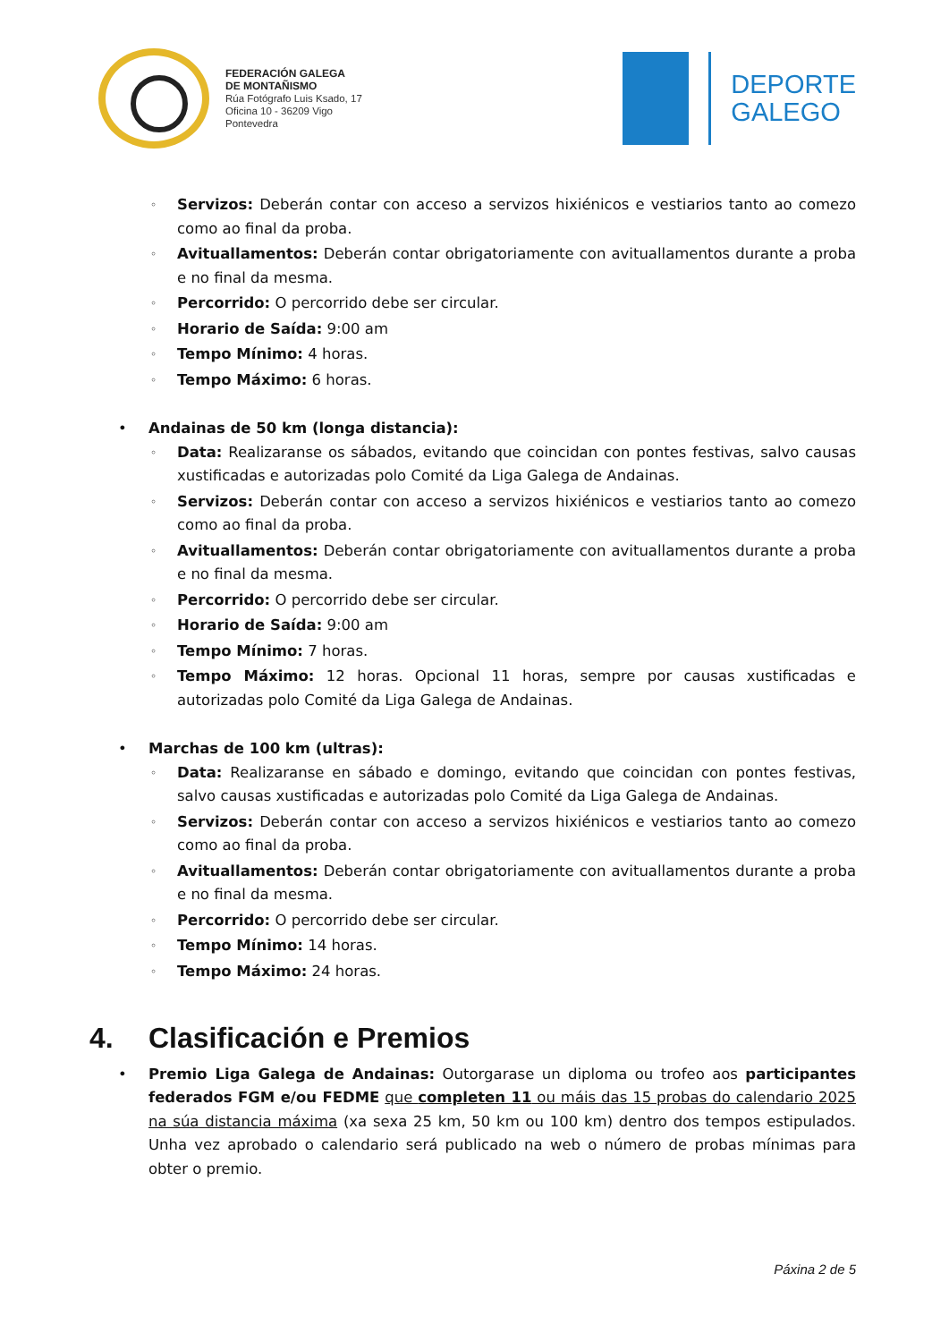FEDERACIÓN GALEGA
DE MONTAÑISMO
Rúa Fotógrafo Luis Ksado, 17
Oficina 10 - 36209 Vigo
Pontevedra
DEPORTE
GALEGO
◦ Servizos: Deberán contar con acceso a servizos hixiénicos e vestiarios tanto ao comezo como ao final da proba.
◦ Avituallamentos: Deberán contar obrigatoriamente con avituallamentos durante a proba e no final da mesma.
◦ Percorrido: O percorrido debe ser circular.
◦ Horario de Saída: 9:00 am
◦ Tempo Mínimo: 4 horas.
◦ Tempo Máximo: 6 horas.
• Andainas de 50 km (longa distancia):
◦ Data: Realizaranse os sábados, evitando que coincidan con pontes festivas, salvo causas xustificadas e autorizadas polo Comité da Liga Galega de Andainas.
◦ Servizos: Deberán contar con acceso a servizos hixiénicos e vestiarios tanto ao comezo como ao final da proba.
◦ Avituallamentos: Deberán contar obrigatoriamente con avituallamentos durante a proba e no final da mesma.
◦ Percorrido: O percorrido debe ser circular.
◦ Horario de Saída: 9:00 am
◦ Tempo Mínimo: 7 horas.
◦ Tempo Máximo: 12 horas. Opcional 11 horas, sempre por causas xustificadas e autorizadas polo Comité da Liga Galega de Andainas.
• Marchas de 100 km (ultras):
◦ Data: Realizaranse en sábado e domingo, evitando que coincidan con pontes festivas, salvo causas xustificadas e autorizadas polo Comité da Liga Galega de Andainas.
◦ Servizos: Deberán contar con acceso a servizos hixiénicos e vestiarios tanto ao comezo como ao final da proba.
◦ Avituallamentos: Deberán contar obrigatoriamente con avituallamentos durante a proba e no final da mesma.
◦ Percorrido: O percorrido debe ser circular.
◦ Tempo Mínimo: 14 horas.
◦ Tempo Máximo: 24 horas.
4. Clasificación e Premios
• Premio Liga Galega de Andainas: Outorgarase un diploma ou trofeo aos participantes federados FGM e/ou FEDME que completen 11 ou máis das 15 probas do calendario 2025 na súa distancia máxima (xa sexa 25 km, 50 km ou 100 km) dentro dos tempos estipulados. Unha vez aprobado o calendario será publicado na web o número de probas mínimas para obter o premio.
Páxina 2 de 5